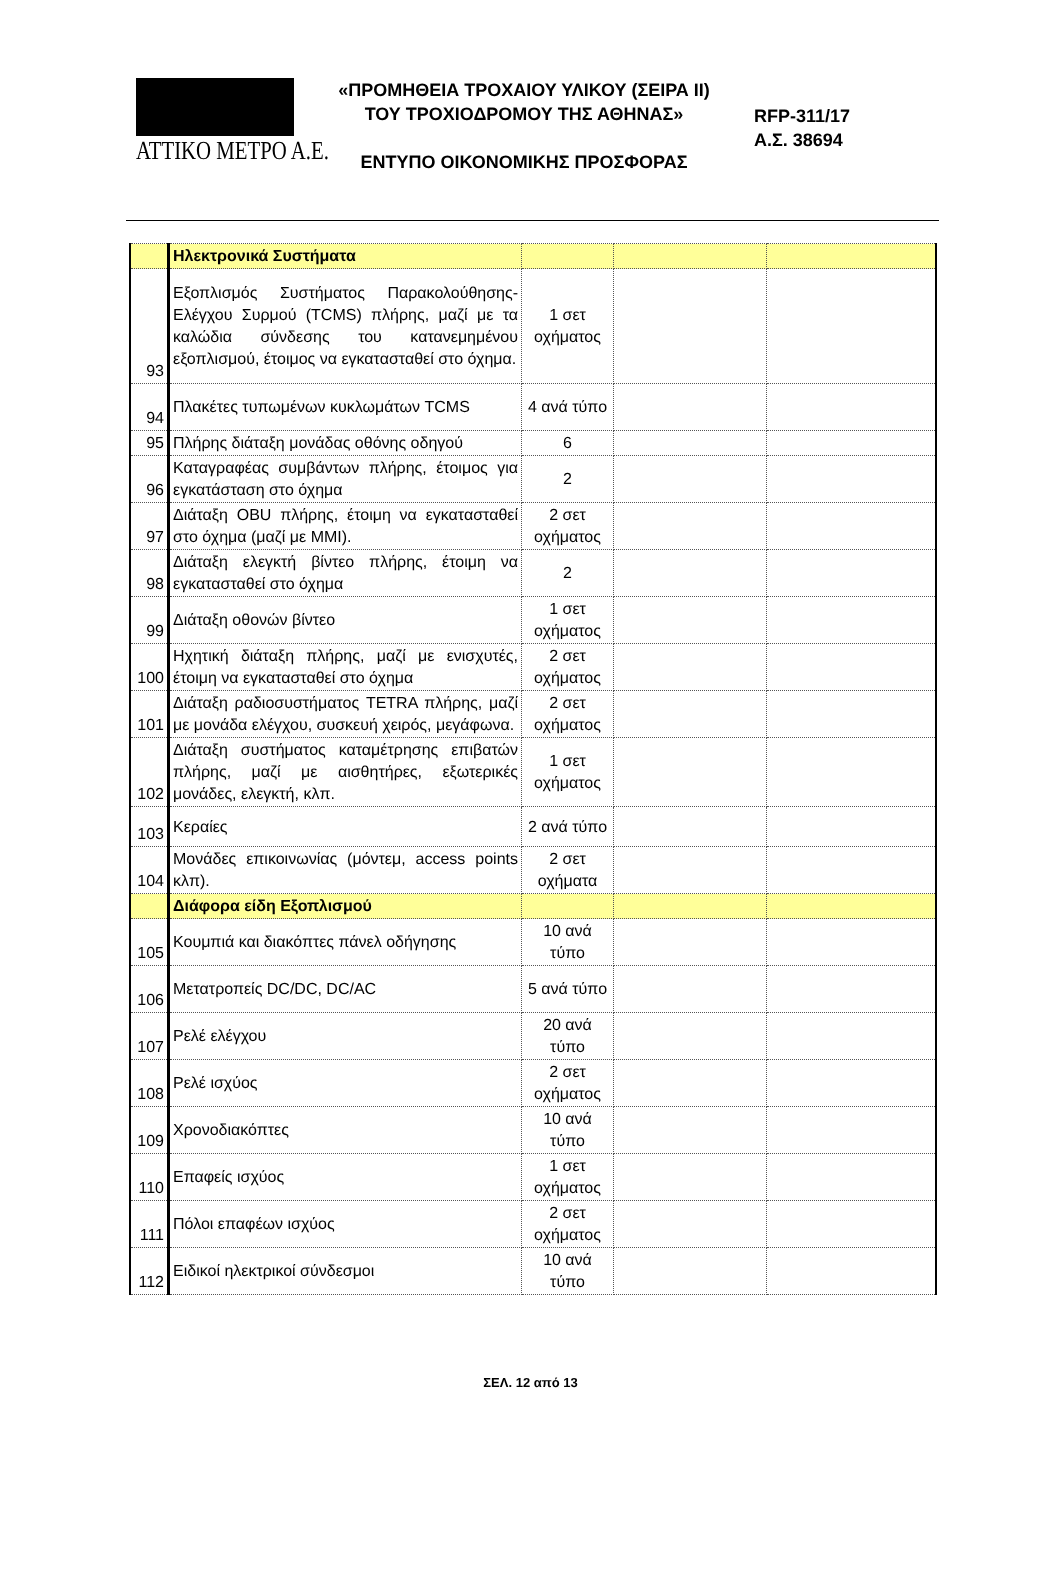ATTIKO METPO A.E.
«ΠΡΟΜΗΘΕΙΑ ΤΡΟΧΑΙΟΥ ΥΛΙΚΟΥ (ΣΕΙΡΑ ΙΙ)
ΤΟΥ ΤΡΟΧΙΟΔΡΟΜΟΥ ΤΗΣ ΑΘΗΝΑΣ»
ΕΝΤΥΠΟ ΟΙΚΟΝΟΜΙΚΗΣ ΠΡΟΣΦΟΡΑΣ
RFP-311/17
Α.Σ. 38694
| | Ηλεκτρονικά Συστήματα | | | |
| 93 | Εξοπλισμός Συστήματος Παρακολούθησης-Ελέγχου Συρμού (TCMS) πλήρης, μαζί με τα καλώδια σύνδεσης του κατανεμημένου εξοπλισμού, έτοιμος να εγκατασταθεί στο όχημα. | 1 σετ οχήματος | | |
| 94 | Πλακέτες τυπωμένων κυκλωμάτων TCMS | 4 ανά τύπο | | |
| 95 | Πλήρης διάταξη μονάδας οθόνης οδηγού | 6 | | |
| 96 | Καταγραφέας συμβάντων πλήρης, έτοιμος για εγκατάσταση στο όχημα | 2 | | |
| 97 | Διάταξη OBU πλήρης, έτοιμη να εγκατασταθεί στο όχημα (μαζί με MMI). | 2 σετ οχήματος | | |
| 98 | Διάταξη ελεγκτή βίντεο πλήρης, έτοιμη να εγκατασταθεί στο όχημα | 2 | | |
| 99 | Διάταξη οθονών βίντεο | 1 σετ οχήματος | | |
| 100 | Ηχητική διάταξη πλήρης, μαζί με ενισχυτές, έτοιμη να εγκατασταθεί στο όχημα | 2 σετ οχήματος | | |
| 101 | Διάταξη ραδιοσυστήματος TETRA πλήρης, μαζί με μονάδα ελέγχου, συσκευή χειρός, μεγάφωνα. | 2 σετ οχήματος | | |
| 102 | Διάταξη συστήματος καταμέτρησης επιβατών πλήρης, μαζί με αισθητήρες, εξωτερικές μονάδες, ελεγκτή, κλπ. | 1 σετ οχήματος | | |
| 103 | Κεραίες | 2 ανά τύπο | | |
| 104 | Μονάδες επικοινωνίας (μόντεμ, access points κλπ). | 2 σετ οχήματα | | |
| | Διάφορα είδη Εξοπλισμού | | | |
| 105 | Κουμπιά και διακόπτες πάνελ οδήγησης | 10 ανά τύπο | | |
| 106 | Μετατροπείς DC/DC, DC/AC | 5 ανά τύπο | | |
| 107 | Ρελέ ελέγχου | 20 ανά τύπο | | |
| 108 | Ρελέ ισχύος | 2 σετ οχήματος | | |
| 109 | Χρονοδιακόπτες | 10 ανά τύπο | | |
| 110 | Επαφείς ισχύος | 1 σετ οχήματος | | |
| 111 | Πόλοι επαφέων ισχύος | 2 σετ οχήματος | | |
| 112 | Ειδικοί ηλεκτρικοί σύνδεσμοι | 10 ανά τύπο | | |
ΣΕΛ. 12 από 13